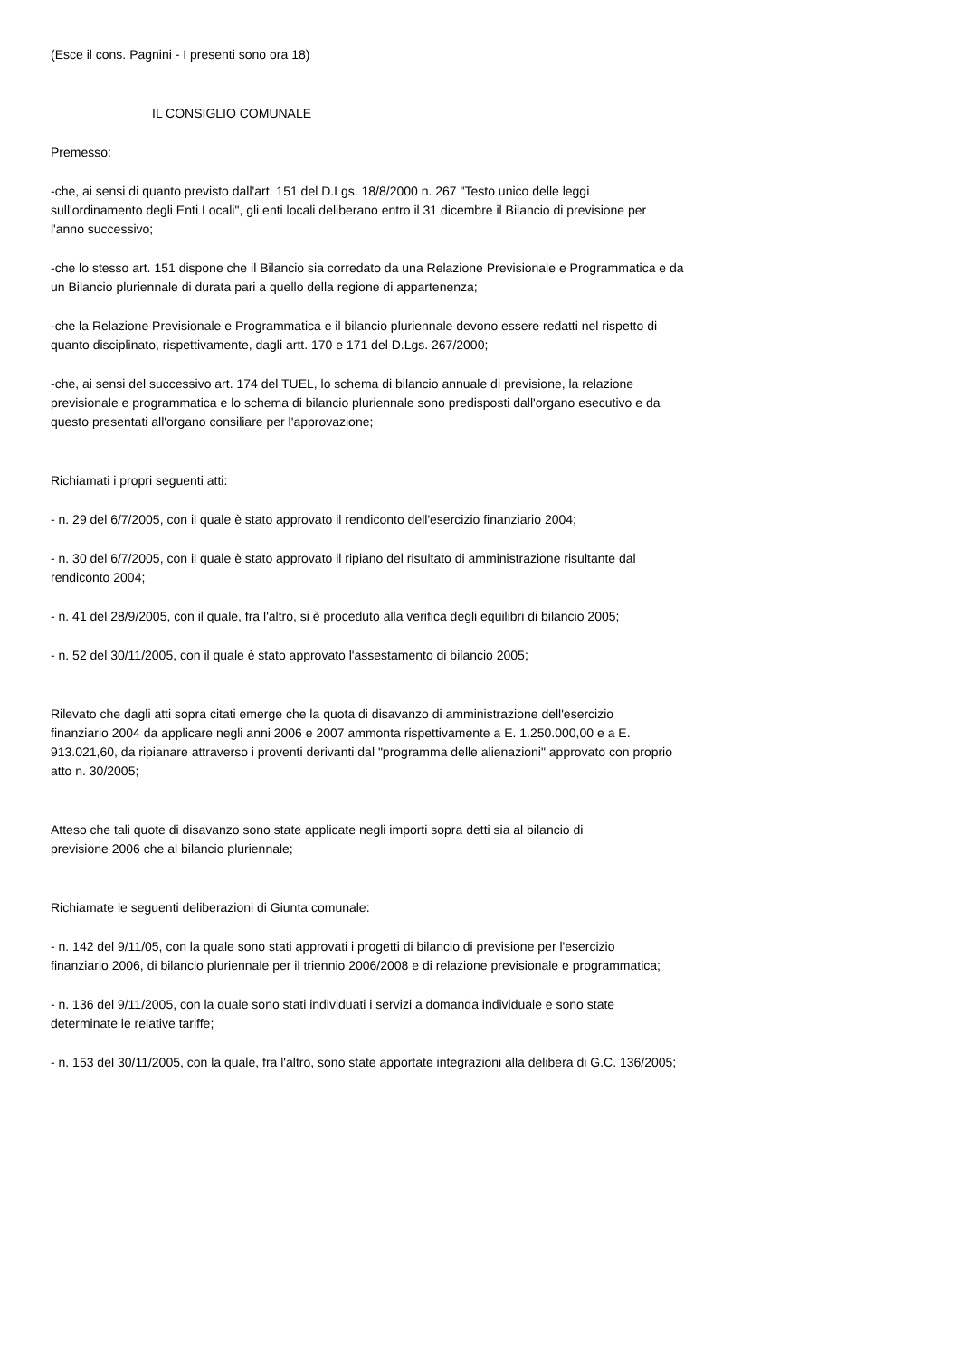(Esce il cons. Pagnini - I presenti sono ora 18)
IL CONSIGLIO COMUNALE
Premesso:
-che, ai sensi di quanto previsto dall'art. 151 del D.Lgs. 18/8/2000 n. 267 "Testo unico delle leggi
sull'ordinamento degli Enti Locali", gli enti locali deliberano entro il 31 dicembre il Bilancio di previsione per
l'anno successivo;
-che lo stesso art. 151 dispone che il Bilancio sia corredato da una Relazione Previsionale e Programmatica e da
un Bilancio pluriennale di durata pari a quello della regione di appartenenza;
-che la Relazione Previsionale e Programmatica e il bilancio pluriennale devono essere redatti nel rispetto di
quanto disciplinato, rispettivamente, dagli artt. 170 e 171 del D.Lgs. 267/2000;
-che, ai sensi del successivo art. 174 del TUEL, lo schema di bilancio annuale di previsione, la relazione
previsionale e programmatica e lo schema di bilancio pluriennale sono predisposti dall'organo esecutivo e da
questo presentati all'organo consiliare per l'approvazione;
Richiamati i propri seguenti atti:
- n. 29 del 6/7/2005, con il quale è stato approvato il rendiconto dell'esercizio finanziario 2004;
- n. 30 del 6/7/2005, con il quale è stato approvato il ripiano del risultato di amministrazione risultante dal
rendiconto 2004;
- n. 41 del 28/9/2005, con il quale, fra l'altro, si è proceduto alla verifica degli equilibri di bilancio 2005;
- n. 52 del 30/11/2005, con il quale è stato approvato l'assestamento di bilancio 2005;
Rilevato che dagli atti sopra citati emerge che la quota di disavanzo di amministrazione dell'esercizio
finanziario 2004 da applicare negli anni 2006 e 2007 ammonta rispettivamente a E. 1.250.000,00 e a E.
913.021,60, da ripianare attraverso i proventi derivanti dal "programma delle alienazioni" approvato con proprio
atto n. 30/2005;
Atteso che tali quote di disavanzo sono state applicate negli importi sopra detti sia al bilancio di
previsione 2006 che al bilancio pluriennale;
Richiamate le seguenti deliberazioni di Giunta comunale:
- n. 142 del 9/11/05, con la quale sono stati approvati i progetti di bilancio di previsione per l'esercizio
finanziario 2006, di bilancio pluriennale per il triennio 2006/2008 e di relazione previsionale e programmatica;
- n. 136 del 9/11/2005, con la quale sono stati individuati i servizi a domanda individuale e sono state
determinate le relative tariffe;
- n. 153 del 30/11/2005, con la quale, fra l'altro, sono state apportate integrazioni alla delibera di G.C. 136/2005;